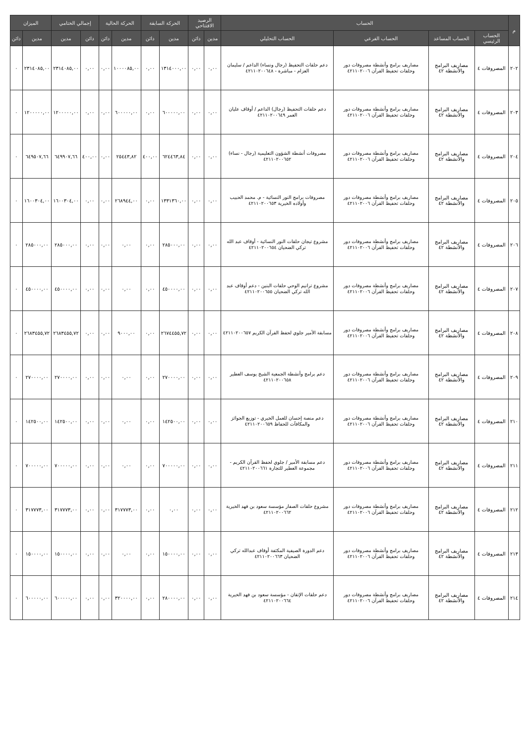| م | الحساب | | | | الرصيد الافتتاحي | | الحركة السابقة | | الحركة الحالية | | إجمالي الختامي | | الميزان | |
| --- | --- | --- | --- | --- | --- | --- | --- | --- | --- | --- | --- | --- | --- | --- |
| | الحساب الرئيسي | الحساب المساعد | الحساب الفرعي | الحساب التحليلي | مدين | دائن | مدين | دائن | مدين | دائن | دائن | مدين | مدين | دائن |
| ٢٠٢ | المصروفات ٤ | مصاريف البرامج والأنشطة ٤٢ | مصاريف برامج وأنشطة مصروفات دور وحلقات تحفيظ القرآن ٤٢١١٠٢٠٠٦ | دعم حلقات التحفيظ (رجال ونساء) الداعم / سليمان العزام - مباشرة - ٤٢١١٠٢٠٠٦٤٨ | ٠,٠٠ | ٠,٠٠ | ١٣١٤٠٠٠,٠٠ | ٠,٠٠ | ١٠٠٠٠٨٥,٠٠ | ٠,٠٠ | ٠,٠٠ | ٢٣١٤٠٨٥,٠٠ | ٢٣١٤٠٨٥,٠٠ | ٠ |
| ٢٠٣ | المصروفات ٤ | مصاريف البرامج والأنشطة ٤٢ | مصاريف برامج وأنشطة مصروفات دور وحلقات تحفيظ القرآن ٤٢١١٠٢٠٠٦ | دعم حلقات التحفيظ (رجال) الداعم / أوقاف عليان العمر ٤٢١١٠٢٠٠٦٤٩ | ٠,٠٠ | ٠,٠٠ | ٦٠٠٠٠٠,٠٠ | ٠,٠٠ | ٦٠٠٠٠٠,٠٠ | ٠,٠٠ | ٠,٠٠ | ١٢٠٠٠٠٠,٠٠ | ١٢٠٠٠٠٠,٠٠ | ٠ |
| ٢٠٤ | المصروفات ٤ | مصاريف البرامج والأنشطة ٤٢ | مصاريف برامج وأنشطة مصروفات دور وحلقات تحفيظ القرآن ٤٢١١٠٢٠٠٦ | مصروفات أنشطة الشؤون التعليمية (رجال - نساء) ٤٢١١٠٢٠٠٦٥٢ | ٠,٠٠ | ٠,٠٠ | ٦٢٤٤٦٣,٨٤ | ٤٠٠,٠٠ | ٢٥٤٤٣,٨٢ | ٠,٠٠ | ٤٠٠,٠٠ | ٦٤٩٩٠٧,٦٦ | ٦٤٩٥٠٧,٦٦ | ٠ |
| ٢٠٥ | المصروفات ٤ | مصاريف البرامج والأنشطة ٤٢ | مصاريف برامج وأنشطة مصروفات دور وحلقات تحفيظ القرآن ٤٢١١٠٢٠٠٦ | مصروفات برامج النور النسائية - م. محمد الحبيب وأولاده الخيرية ٤٢١١٠٢٠٠٦٥٣ | ٠,٠٠ | ٠,٠٠ | ١٣٣١٣٦٠,٠٠ | ٠,٠٠ | ٢٦٨٩٤٤,٠٠ | ٠,٠٠ | ٠,٠٠ | ١٦٠٠٣٠٤,٠٠ | ١٦٠٠٣٠٤,٠٠ | ٠ |
| ٢٠٦ | المصروفات ٤ | مصاريف البرامج والأنشطة ٤٢ | مصاريف برامج وأنشطة مصروفات دور وحلقات تحفيظ القرآن ٤٢١١٠٢٠٠٦ | مشروع تيجان حلقات النور النسائية - أوقاف عبد الله تركي الضحيان ٤٢١١٠٢٠٠٦٥٤ | ٠,٠٠ | ٠,٠٠ | ٢٨٥٠٠٠,٠٠ | ٠,٠٠ | ٠,٠٠ | ٠,٠٠ | ٠,٠٠ | ٢٨٥٠٠٠,٠٠ | ٢٨٥٠٠٠,٠٠ | ٠ |
| ٢٠٧ | المصروفات ٤ | مصاريف البرامج والأنشطة ٤٢ | مصاريف برامج وأنشطة مصروفات دور وحلقات تحفيظ القرآن ٤٢١١٠٢٠٠٦ | مشروع ترانيم الوحي حلقات البنين - دعم أوقاف عبد الله تركي الضحيان ٤٢١١٠٢٠٠٦٥٥ | ٠,٠٠ | ٠,٠٠ | ٤٥٠٠٠٠,٠٠ | ٠,٠٠ | ٠,٠٠ | ٠,٠٠ | ٠,٠٠ | ٤٥٠٠٠٠,٠٠ | ٤٥٠٠٠٠,٠٠ | ٠ |
| ٢٠٨ | المصروفات ٤ | مصاريف البرامج والأنشطة ٤٢ | مصاريف برامج وأنشطة مصروفات دور وحلقات تحفيظ القرآن ٤٢١١٠٢٠٠٦ | مسابقة الأمير جلوي لحفظ القرآن الكريم ٤٢١١٠٢٠٠٦٥٧ | ٠,٠٠ | ٠,٠٠ | ٢٦٧٤٤٥٥,٧٢ | ٠,٠٠ | ٩٠٠٠,٠٠ | ٠,٠٠ | ٠,٠٠ | ٢٦٨٣٤٥٥,٧٢ | ٢٦٨٣٤٥٥,٧٢ | ٠ |
| ٢٠٩ | المصروفات ٤ | مصاريف البرامج والأنشطة ٤٢ | مصاريف برامج وأنشطة مصروفات دور وحلقات تحفيظ القرآن ٤٢١١٠٢٠٠٦ | دعم برامج وأنشطة الجمعية الشيخ يوسف العطير ٤٢١١٠٢٠٠٦٥٨ | ٠,٠٠ | ٠,٠٠ | ٢٧٠٠٠٠,٠٠ | ٠,٠٠ | ٠,٠٠ | ٠,٠٠ | ٠,٠٠ | ٢٧٠٠٠٠,٠٠ | ٢٧٠٠٠٠,٠٠ | ٠ |
| ٢١٠ | المصروفات ٤ | مصاريف البرامج والأنشطة ٤٢ | مصاريف برامج وأنشطة مصروفات دور وحلقات تحفيظ القرآن ٤٢١١٠٢٠٠٦ | دعم منصة إحسان للعمل الخيري - توزيع الجوائز والمكافآت للحفاظ ٤٢١١٠٢٠٠٦٥٩ | ٠,٠٠ | ٠,٠٠ | ١٤٢٥٠٠,٠٠ | ٠,٠٠ | ٠,٠٠ | ٠,٠٠ | ٠,٠٠ | ١٤٢٥٠٠,٠٠ | ١٤٢٥٠٠,٠٠ | ٠ |
| ٢١١ | المصروفات ٤ | مصاريف البرامج والأنشطة ٤٢ | مصاريف برامج وأنشطة مصروفات دور وحلقات تحفيظ القرآن ٤٢١١٠٢٠٠٦ | دعم مسابقة الأمير / جلوي لحفظ القرآن الكريم - مجموعة العطير للتجارة ٤٢١١٠٢٠٠٦٦١ | ٠,٠٠ | ٠,٠٠ | ٧٠٠٠٠٠,٠٠ | ٠,٠٠ | ٠,٠٠ | ٠,٠٠ | ٠,٠٠ | ٧٠٠٠٠٠,٠٠ | ٧٠٠٠٠٠,٠٠ | ٠ |
| ٢١٢ | المصروفات ٤ | مصاريف البرامج والأنشطة ٤٢ | مصاريف برامج وأنشطة مصروفات دور وحلقات تحفيظ القرآن ٤٢١١٠٢٠٠٦ | مشروع حلقات الصفار مؤسسة سعود بن فهد الخيرية ٤٢١١٠٢٠٠٦٦٢ | ٠,٠٠ | ٠,٠٠ | ٠,٠٠ | ٠,٠٠ | ٣١٧٧٧٣,٠٠ | ٠,٠٠ | ٠,٠٠ | ٣١٧٧٧٣,٠٠ | ٣١٧٧٧٣,٠٠ | ٠ |
| ٢١٣ | المصروفات ٤ | مصاريف البرامج والأنشطة ٤٢ | مصاريف برامج وأنشطة مصروفات دور وحلقات تحفيظ القرآن ٤٢١١٠٢٠٠٦ | دعم الدورة الصيفية المكثفة أوقاف عبدالله تركي الضحيان ٤٢١١٠٢٠٠٦٦٣ | ٠,٠٠ | ٠,٠٠ | ١٥٠٠٠٠,٠٠ | ٠,٠٠ | ٠,٠٠ | ٠,٠٠ | ٠,٠٠ | ١٥٠٠٠٠,٠٠ | ١٥٠٠٠٠,٠٠ | ٠ |
| ٢١٤ | المصروفات ٤ | مصاريف البرامج والأنشطة ٤٢ | مصاريف برامج وأنشطة مصروفات دور وحلقات تحفيظ القرآن ٤٢١١٠٢٠٠٦ | دعم حلقات الإتقان - مؤسسة سعود بن فهد الخيرية ٤٢١١٠٢٠٠٦٦٤ | ٠,٠٠ | ٠,٠٠ | ٢٨٠٠٠٠,٠٠ | ٠,٠٠ | ٣٢٠٠٠٠,٠٠ | ٠,٠٠ | ٠,٠٠ | ٦٠٠٠٠٠,٠٠ | ٦٠٠٠٠٠,٠٠ | ٠ |